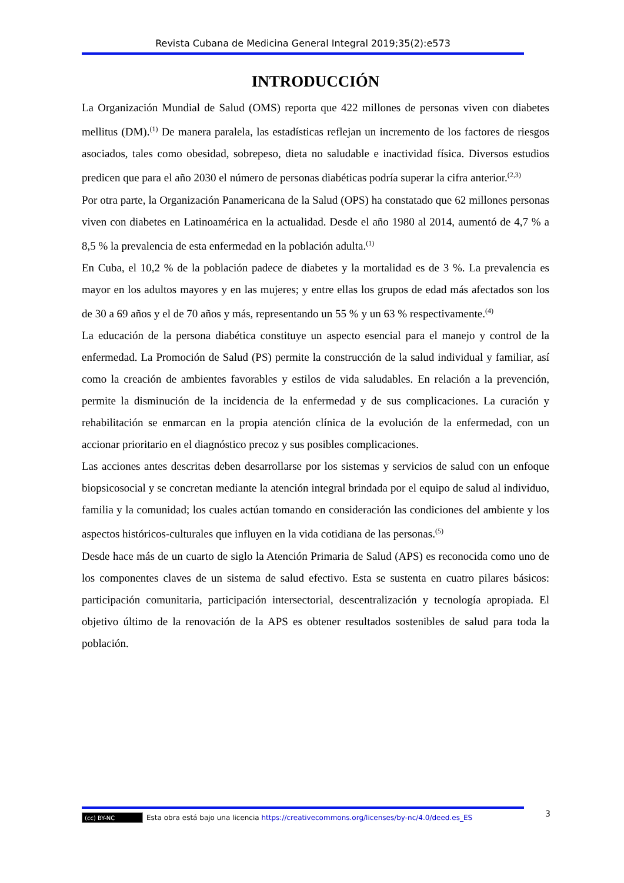Revista Cubana de Medicina General Integral 2019;35(2):e573
INTRODUCCIÓN
La Organización Mundial de Salud (OMS) reporta que 422 millones de personas viven con diabetes mellitus (DM).<sup>(1)</sup> De manera paralela, las estadísticas reflejan un incremento de los factores de riesgos asociados, tales como obesidad, sobrepeso, dieta no saludable e inactividad física. Diversos estudios predicen que para el año 2030 el número de personas diabéticas podría superar la cifra anterior.<sup>(2,3)</sup>
Por otra parte, la Organización Panamericana de la Salud (OPS) ha constatado que 62 millones personas viven con diabetes en Latinoamérica en la actualidad. Desde el año 1980 al 2014, aumentó de 4,7 % a 8,5 % la prevalencia de esta enfermedad en la población adulta.<sup>(1)</sup>
En Cuba, el 10,2 % de la población padece de diabetes y la mortalidad es de 3 %. La prevalencia es mayor en los adultos mayores y en las mujeres; y entre ellas los grupos de edad más afectados son los de 30 a 69 años y el de 70 años y más, representando un 55 % y un 63 % respectivamente.<sup>(4)</sup>
La educación de la persona diabética constituye un aspecto esencial para el manejo y control de la enfermedad. La Promoción de Salud (PS) permite la construcción de la salud individual y familiar, así como la creación de ambientes favorables y estilos de vida saludables. En relación a la prevención, permite la disminución de la incidencia de la enfermedad y de sus complicaciones. La curación y rehabilitación se enmarcan en la propia atención clínica de la evolución de la enfermedad, con un accionar prioritario en el diagnóstico precoz y sus posibles complicaciones.
Las acciones antes descritas deben desarrollarse por los sistemas y servicios de salud con un enfoque biopsicosocial y se concretan mediante la atención integral brindada por el equipo de salud al individuo, familia y la comunidad; los cuales actúan tomando en consideración las condiciones del ambiente y los aspectos históricos-culturales que influyen en la vida cotidiana de las personas.<sup>(5)</sup>
Desde hace más de un cuarto de siglo la Atención Primaria de Salud (APS) es reconocida como uno de los componentes claves de un sistema de salud efectivo. Esta se sustenta en cuatro pilares básicos: participación comunitaria, participación intersectorial, descentralización y tecnología apropiada. El objetivo último de la renovación de la APS es obtener resultados sostenibles de salud para toda la población.
3
(cc) BY-NC Esta obra está bajo una licencia https://creativecommons.org/licenses/by-nc/4.0/deed.es_ES